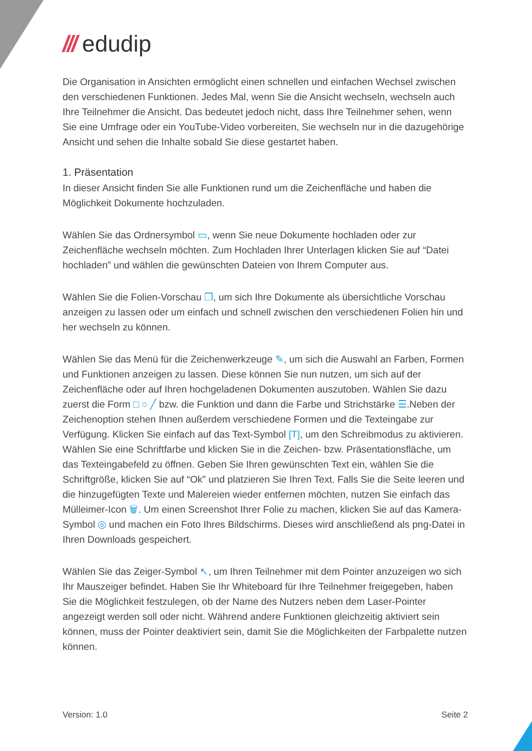/// edudip
Die Organisation in Ansichten ermöglicht einen schnellen und einfachen Wechsel zwischen den verschiedenen Funktionen. Jedes Mal, wenn Sie die Ansicht wechseln, wechseln auch Ihre Teilnehmer die Ansicht. Das bedeutet jedoch nicht, dass Ihre Teilnehmer sehen, wenn Sie eine Umfrage oder ein YouTube-Video vorbereiten, Sie wechseln nur in die dazugehörige Ansicht und sehen die Inhalte sobald Sie diese gestartet haben.
1. Präsentation
In dieser Ansicht finden Sie alle Funktionen rund um die Zeichenfläche und haben die Möglichkeit Dokumente hochzuladen.
Wählen Sie das Ordnersymbol ▭, wenn Sie neue Dokumente hochladen oder zur Zeichenfläche wechseln möchten. Zum Hochladen Ihrer Unterlagen klicken Sie auf “Datei hochladen” und wählen die gewünschten Dateien von Ihrem Computer aus.
Wählen Sie die Folien-Vorschau ❐, um sich Ihre Dokumente als übersichtliche Vorschau anzeigen zu lassen oder um einfach und schnell zwischen den verschiedenen Folien hin und her wechseln zu können.
Wählen Sie das Menü für die Zeichenwerkzeuge ✎, um sich die Auswahl an Farben, Formen und Funktionen anzeigen zu lassen. Diese können Sie nun nutzen, um sich auf der Zeichenfläche oder auf Ihren hochgeladenen Dokumenten auszutoben. Wählen Sie dazu zuerst die Form □ ○ ╱ bzw. die Funktion und dann die Farbe und Strichstärke ☰.Neben der Zeichenoption stehen Ihnen außerdem verschiedene Formen und die Texteingabe zur Verfügung. Klicken Sie einfach auf das Text-Symbol [T], um den Schreibmodus zu aktivieren. Wählen Sie eine Schriftfarbe und klicken Sie in die Zeichen- bzw. Präsentationsfläche, um das Texteingabefeld zu öffnen. Geben Sie Ihren gewünschten Text ein, wählen Sie die Schriftgröße, klicken Sie auf “Ok” und platzieren Sie Ihren Text. Falls Sie die Seite leeren und die hinzugefügten Texte und Malereien wieder entfernen möchten, nutzen Sie einfach das Mülleimer-Icon 🗑. Um einen Screenshot Ihrer Folie zu machen, klicken Sie auf das Kamera-Symbol ◎ und machen ein Foto Ihres Bildschirms. Dieses wird anschließend als png-Datei in Ihren Downloads gespeichert.
Wählen Sie das Zeiger-Symbol ↖, um Ihren Teilnehmer mit dem Pointer anzuzeigen wo sich Ihr Mauszeiger befindet. Haben Sie Ihr Whiteboard für Ihre Teilnehmer freigegeben, haben Sie die Möglichkeit festzulegen, ob der Name des Nutzers neben dem Laser-Pointer angezeigt werden soll oder nicht. Während andere Funktionen gleichzeitig aktiviert sein können, muss der Pointer deaktiviert sein, damit Sie die Möglichkeiten der Farbpalette nutzen können.
Version: 1.0 Seite 2